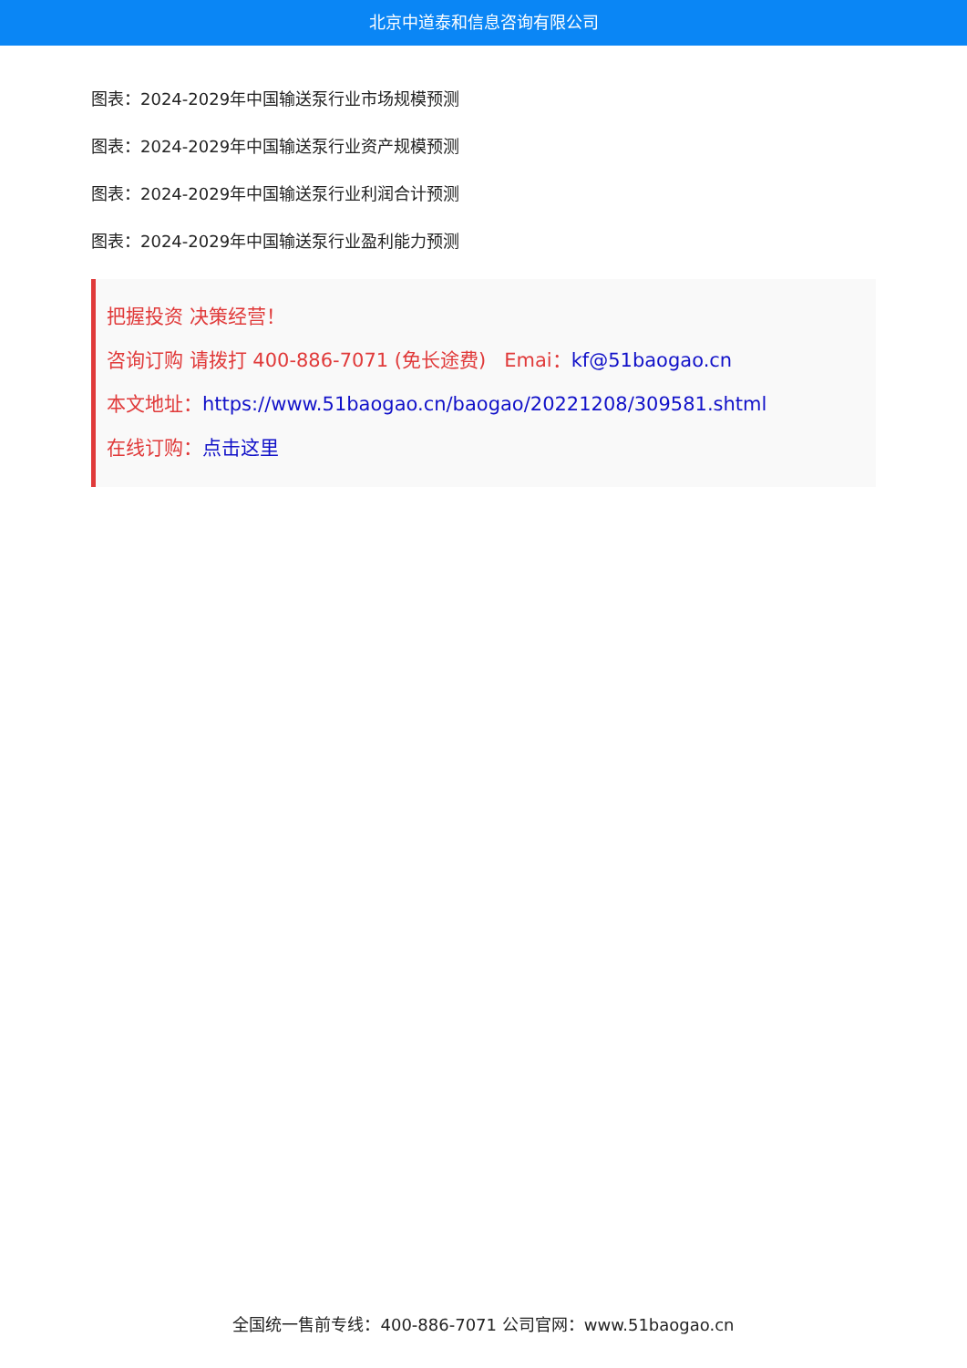北京中道泰和信息咨询有限公司
图表：2024-2029年中国输送泵行业市场规模预测
图表：2024-2029年中国输送泵行业资产规模预测
图表：2024-2029年中国输送泵行业利润合计预测
图表：2024-2029年中国输送泵行业盈利能力预测
把握投资 决策经营！
咨询订购 请拨打 400-886-7071 (免长途费) Emai：kf@51baogao.cn
本文地址：https://www.51baogao.cn/baogao/20221208/309581.shtml
在线订购：点击这里
全国统一售前专线：400-886-7071 公司官网：www.51baogao.cn